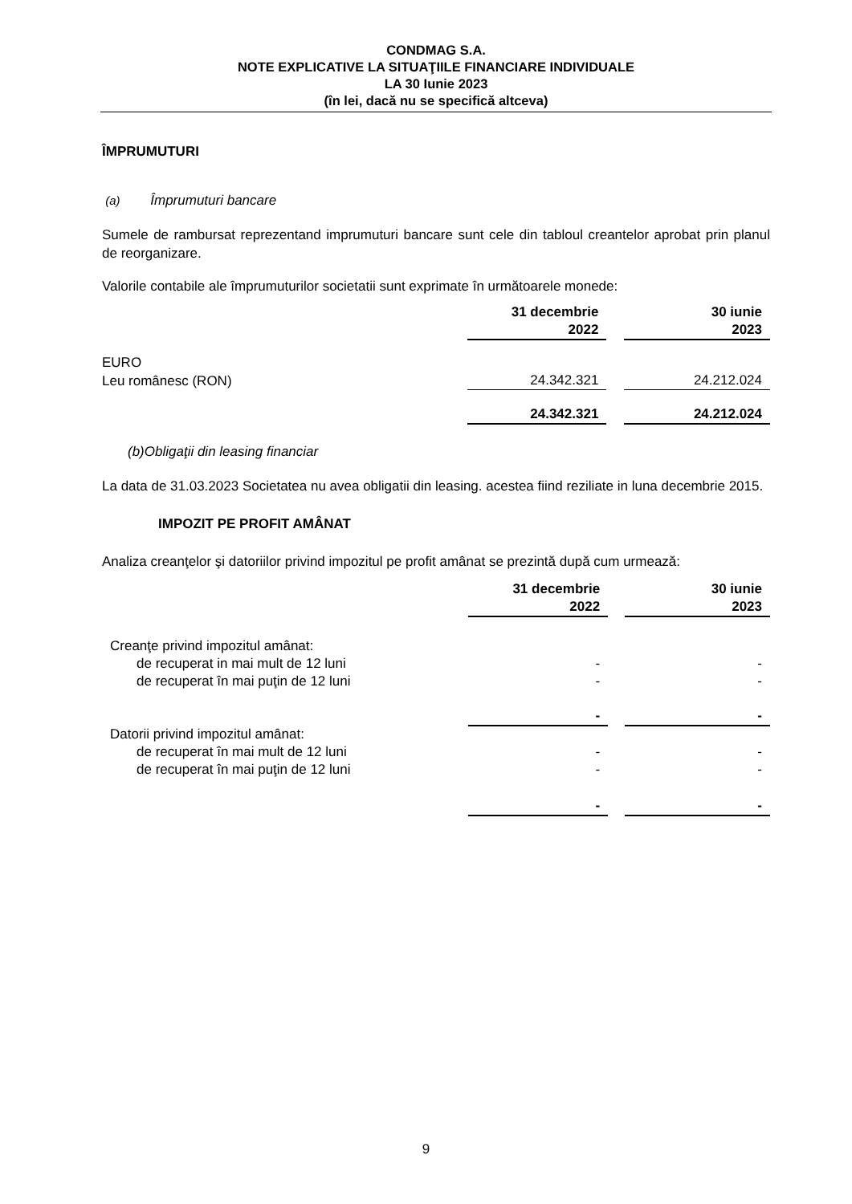CONDMAG S.A.
NOTE EXPLICATIVE LA SITUAŢIILE FINANCIARE INDIVIDUALE
LA 30 Iunie 2023
(în lei, dacă nu se specifică altceva)
ÎMPRUMUTURI
(a) Împrumuturi bancare
Sumele de rambursat reprezentand imprumuturi bancare sunt cele din tabloul creantelor aprobat prin planul de reorganizare.
Valorile contabile ale împrumuturilor societatii sunt exprimate în următoarele monede:
| | 31 decembrie 2022 | | 30 iunie 2023 |
| EURO | | | |
| Leu românesc (RON) | 24.342.321 | | 24.212.024 |
| | 24.342.321 | | 24.212.024 |
(b)Obligaţii din leasing financiar
La data de 31.03.2023 Societatea nu avea obligatii din leasing. acestea fiind reziliate in luna decembrie 2015.
IMPOZIT PE PROFIT AMÂNAT
Analiza creanţelor şi datoriilor privind impozitul pe profit amânat se prezintă după cum urmează:
| | 31 decembrie 2022 | | 30 iunie 2023 |
| Creanţe privind impozitul amânat: | | | |
| de recuperat in mai mult de 12 luni | - | | - |
| de recuperat în mai puţin de 12 luni | - | | - |
| | - | | - |
| Datorii privind impozitul amânat: | | | |
| de recuperat în mai mult de 12 luni | - | | - |
| de recuperat în mai puţin de 12 luni | - | | - |
| | - | | - |
9